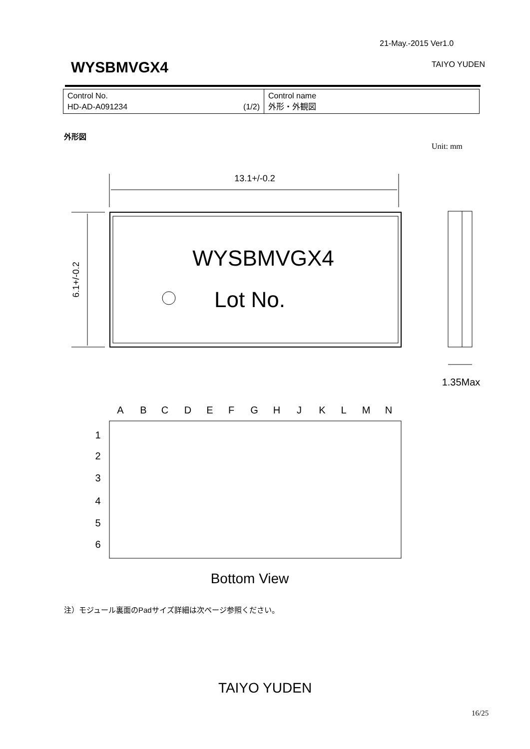21-May.-2015 Ver1.0
WYSBMVGX4 TAIYO YUDEN
| Control No. HD-AD-A091234 (1/2) | Control name 外形・外観図 |
外形図
Unit: mm
13.1+/-0.2
6.1+/-0.2
WYSBMVGX4
Lot No.
1.35Max
A
B
C
D
E
F
G
H
J
K
L
M
N
1
2
3
4
5
6
Bottom View
注）モジュール裏面のPadサイズ詳細は次ページ参照ください。
TAIYO YUDEN
16/25